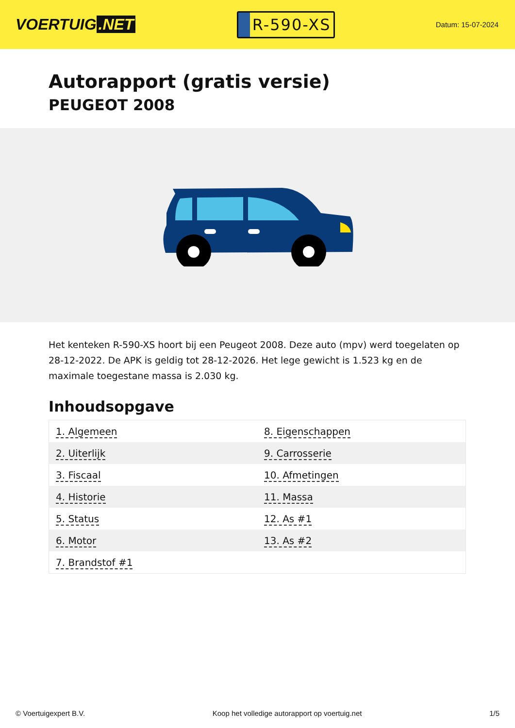VOERTUIG.NET
R-590-XS
Datum: 15-07-2024
Autorapport (gratis versie)
PEUGEOT 2008
Het kenteken R-590-XS hoort bij een Peugeot 2008. Deze auto (mpv) werd toegelaten op 28-12-2022. De APK is geldig tot 28-12-2026. Het lege gewicht is 1.523 kg en de maximale toegestane massa is 2.030 kg.
Inhoudsopgave
| 1. Algemeen | 8. Eigenschappen |
| 2. Uiterlijk | 9. Carrosserie |
| 3. Fiscaal | 10. Afmetingen |
| 4. Historie | 11. Massa |
| 5. Status | 12. As #1 |
| 6. Motor | 13. As #2 |
| 7. Brandstof #1 | |
© Voertuigexpert B.V. Koop het volledige autorapport op voertuig.net 1/5